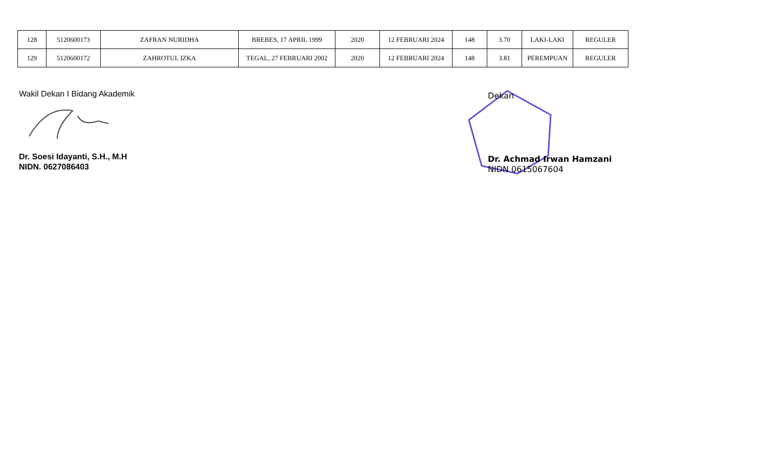| 128 | 5120600173 | ZAFRAN NURIDHA | BREBES, 17 APRIL 1999 | 2020 | 12 FEBRUARI 2024 | 148 | 3.70 | LAKI-LAKI | REGULER |
| 129 | 5120600172 | ZAHROTUL IZKA | TEGAL, 27 FEBRUARI 2002 | 2020 | 12 FEBRUARI 2024 | 148 | 3.81 | PEREMPUAN | REGULER |
Wakil Dekan I Bidang Akademik
Dr. Soesi Idayanti, S.H., M.H
NIDN. 0627086403
Dekan
Dr. Achmad Irwan Hamzani
NIDN 0615067604